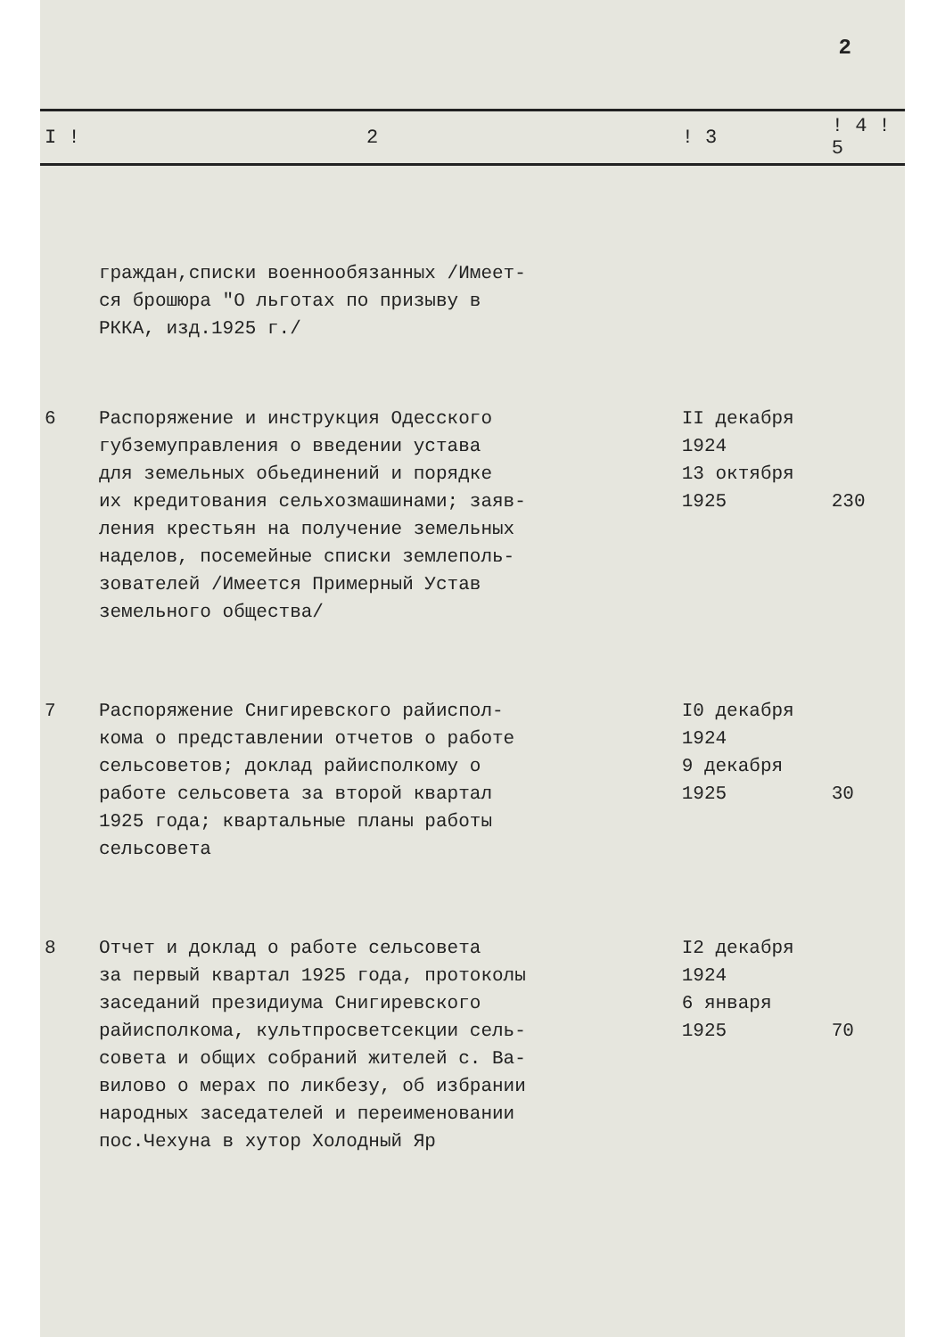2
| I ! | 2 | ! 3 | ! 4 ! 5 | |
| --- | --- | --- | --- | --- |
| | граждан,списки военнообязанных /Имеет- ся брошюра "О льготах по призыву в РККА, изд.1925 г./ | | | |
| 6 | Распоряжение и инструкция Одесского губземуправления о введении устава для земельных обьединений и порядке их кредитования сельхозмашинами; заяв- ления крестьян на получение земельных наделов, посемейные списки землеполь- зователей /Имеется Примерный Устав земельного общества/ | II декабря 1924 13 октября 1925 | 230 | |
| 7 | Распоряжение Снигиревского райиспол- кома о представлении отчетов о работе сельсоветов; доклад райисполкому о работе сельсовета за второй квартал 1925 года; квартальные планы работы сельсовета | I0 декабря 1924 9 декабря 1925 | 30 | |
| 8 | Отчет и доклад о работе сельсовета за первый квартал 1925 года, протоколы заседаний президиума Снигиревского райисполкома, культпросветсекции сель- совета и общих собраний жителей с. Ва- вилово о мерах по ликбезу, об избрании народных заседателей и переименовании пос.Чехуна в хутор Холодный Яр | I2 декабря 1924 6 января 1925 | 70 | |